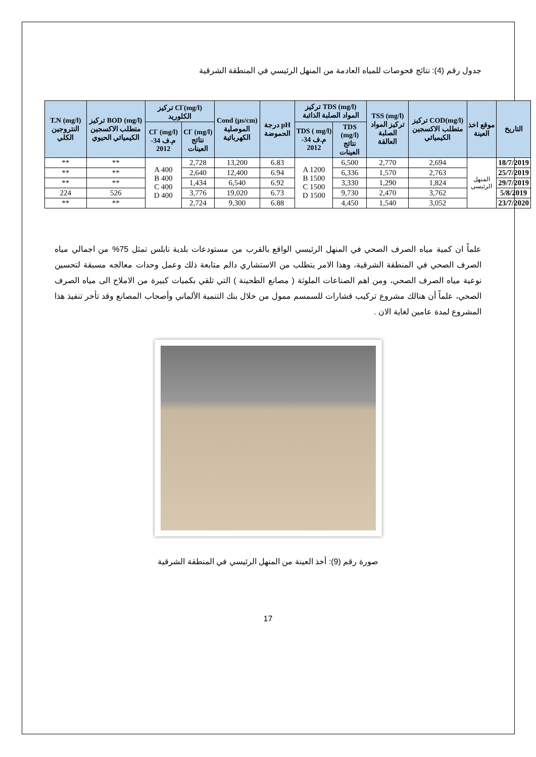جدول رقم (4): نتائج فحوصات للمياه العادمة من المنهل الرئيسي في المنطقة الشرقية
| التاريخ | موقع اخذ العينة | COD(mg/l) تركيز متطلب الاكسجين الكيميائي | TSS (mg/l) تركيز المواد الصلبة العالقة | TDS (mg/l) تركيز المواد الصلبة الذائبة | | pH درجة الحموضة | Cond (µs/cm) الموصلية الكهربائية | Cl<sup>-</sup>(mg/l) تركيز الكلوريد | | BOD (mg/l) تركيز متطلب الاكسجين الكيميائي الحيوي | T.N (mg/l) النتروجين الكلي |
| --- | --- | --- | --- | --- | --- | --- | --- | --- | --- | --- | --- |
| | | | | TDS (mg/l) نتائج العينات | TDS ( mg/l) م.ف 34-2012 | | | Cl<sup>-</sup> (mg/l) نتائج العينات | Cl<sup>-</sup> (mg/l) م.ف 34-2012 | | |
| 18/7/2019 | المنهل الرئيسي | 2,694 | 2,770 | 6,500 | A 1200 B 1500 C 1500 D 1500 | 6.83 | 13,200 | 2,728 | A 400 B 400 C 400 D 400 | ** | ** |
| 25/7/2019 | | 2,763 | 1,570 | 6,336 | | 6.94 | 12,400 | 2,640 | | ** | ** |
| 29/7/2019 | | 1,824 | 1,290 | 3,330 | | 6.92 | 6,540 | 1,434 | | ** | ** |
| 5/8/2019 | | 3,762 | 2,470 | 9,730 | | 6.73 | 19,020 | 3,776 | | 526 | 224 |
| 23/7/2020 | | 3,052 | 1,540 | 4,450 | | 6.88 | 9,300 | 2,724 | | ** | ** |
علماً ان كمية مياه الصرف الصحي في المنهل الرئيسي الواقع بالقرب من مستودعات بلدية نابلس تمثل 75% من اجمالي مياه الصرف الصحي في المنطقة الشرقية، وهذا الامر يتطلب من الاستشاري دالم متابعة ذلك وعمل وحدات معالجه مسبقة لتحسين نوعية مياه الصرف الصحي، ومن اهم الصناعات الملوثة ( مصانع الطحينة ) التي تلقي بكميات كبيرة من الاملاح الى مياه الصرف الصحي، علماً أن هنالك مشروع تركيب قشارات للسمسم ممول من خلال بنك التنمية الألماني وأصحاب المصانع وقد تأخر تنفيذ هذا المشروع لمدة عامين لغاية الان .
صورة رقم (9): أخذ العينة من المنهل الرئيسي في المنطقة الشرقية
17